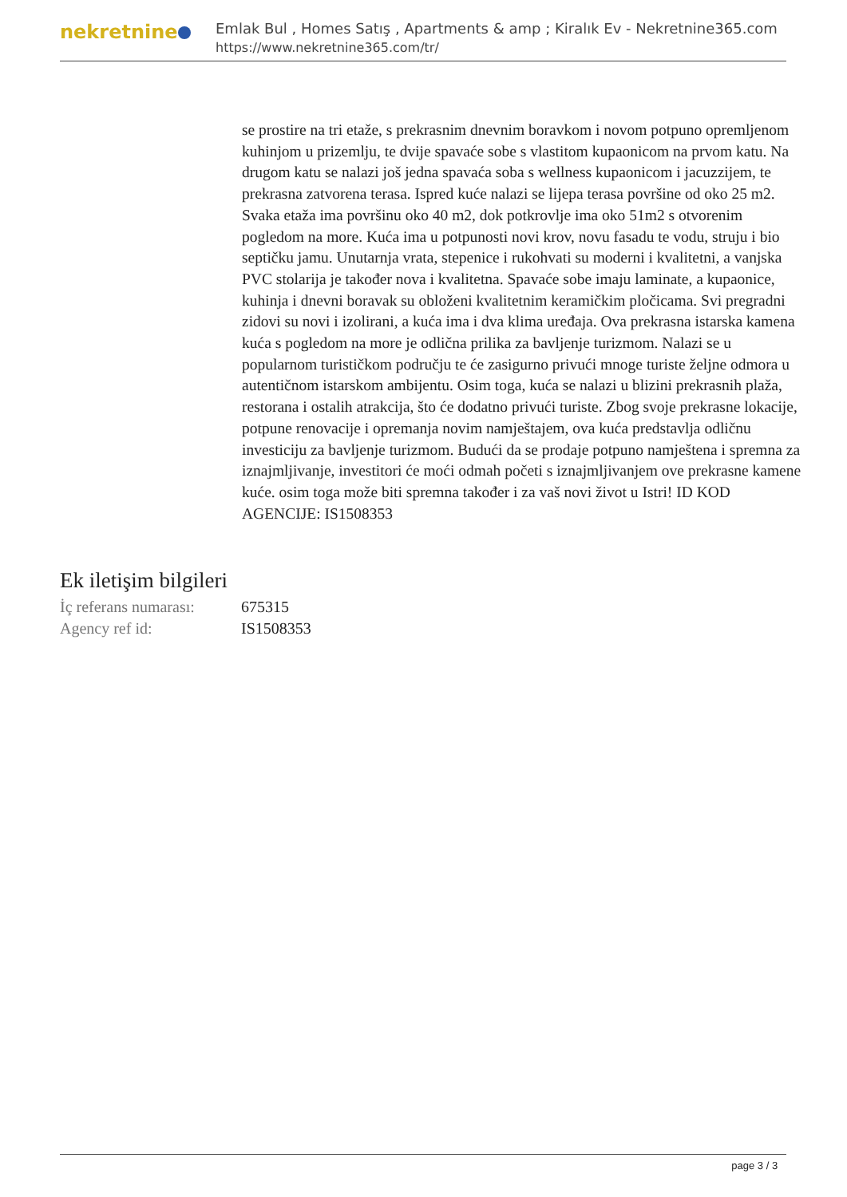nekretnine
Emlak Bul , Homes Satış , Apartments & amp ; Kiralık Ev - Nekretnine365.com
https://www.nekretnine365.com/tr/
se prostire na tri etaže, s prekrasnim dnevnim boravkom i novom potpuno opremljenom kuhinjom u prizemlju, te dvije spavaće sobe s vlastitom kupaonicom na prvom katu. Na drugom katu se nalazi još jedna spavaća soba s wellness kupaonicom i jacuzzijem, te prekrasna zatvorena terasa. Ispred kuće nalazi se lijepa terasa površine od oko 25 m2. Svaka etaža ima površinu oko 40 m2, dok potkrovlje ima oko 51m2 s otvorenim pogledom na more. Kuća ima u potpunosti novi krov, novu fasadu te vodu, struju i bio septičku jamu. Unutarnja vrata, stepenice i rukohvati su moderni i kvalitetni, a vanjska PVC stolarija je također nova i kvalitetna. Spavaće sobe imaju laminate, a kupaonice, kuhinja i dnevni boravak su obloženi kvalitetnim keramičkim pločicama. Svi pregradni zidovi su novi i izolirani, a kuća ima i dva klima uređaja. Ova prekrasna istarska kamena kuća s pogledom na more je odlična prilika za bavljenje turizmom. Nalazi se u popularnom turističkom području te će zasigurno privući mnoge turiste željne odmora u autentičnom istarskom ambijentu. Osim toga, kuća se nalazi u blizini prekrasnih plaža, restorana i ostalih atrakcija, što će dodatno privući turiste. Zbog svoje prekrasne lokacije, potpune renovacije i opremanja novim namještajem, ova kuća predstavlja odličnu investiciju za bavljenje turizmom. Budući da se prodaje potpuno namještena i spremna za iznajmljivanje, investitori će moći odmah početi s iznajmljivanjem ove prekrasne kamene kuće. osim toga može biti spremna također i za vaš novi život u Istri! ID KOD AGENCIJE: IS1508353
Ek iletişim bilgileri
| İç referans numarası: | 675315 |
| Agency ref id: | IS1508353 |
page 3 / 3